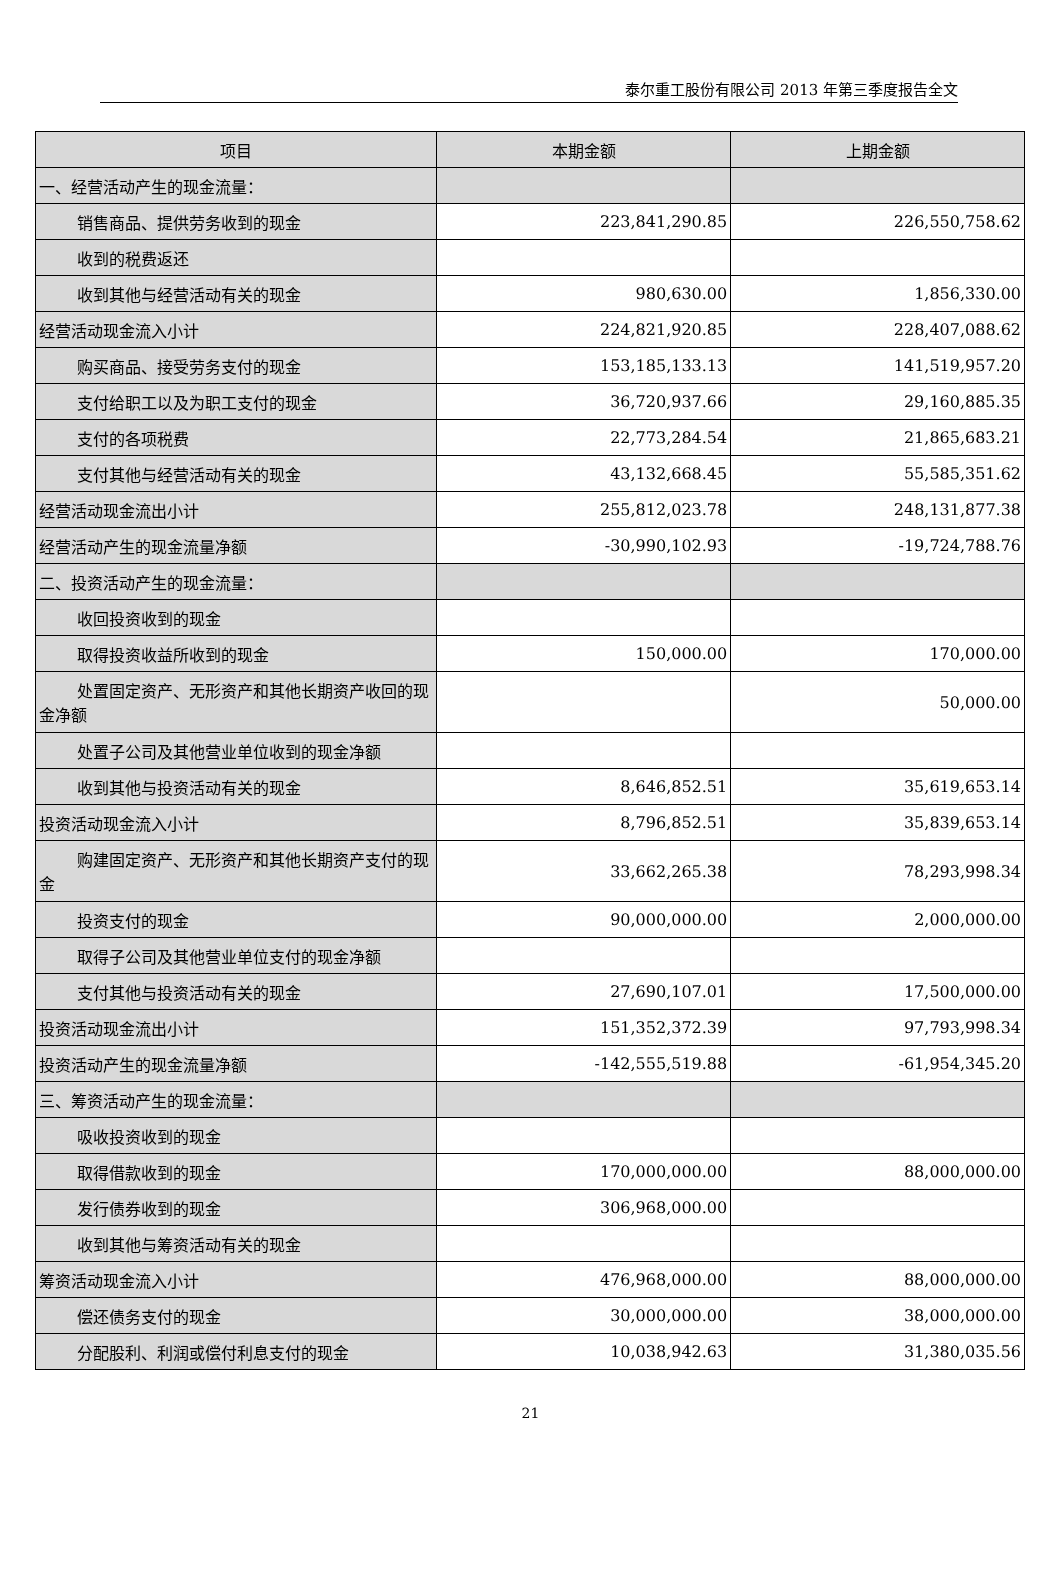泰尔重工股份有限公司 2013 年第三季度报告全文
| 项目 | 本期金额 | 上期金额 |
| --- | --- | --- |
| 一、经营活动产生的现金流量： | | |
| 销售商品、提供劳务收到的现金 | 223,841,290.85 | 226,550,758.62 |
| 收到的税费返还 | | |
| 收到其他与经营活动有关的现金 | 980,630.00 | 1,856,330.00 |
| 经营活动现金流入小计 | 224,821,920.85 | 228,407,088.62 |
| 购买商品、接受劳务支付的现金 | 153,185,133.13 | 141,519,957.20 |
| 支付给职工以及为职工支付的现金 | 36,720,937.66 | 29,160,885.35 |
| 支付的各项税费 | 22,773,284.54 | 21,865,683.21 |
| 支付其他与经营活动有关的现金 | 43,132,668.45 | 55,585,351.62 |
| 经营活动现金流出小计 | 255,812,023.78 | 248,131,877.38 |
| 经营活动产生的现金流量净额 | -30,990,102.93 | -19,724,788.76 |
| 二、投资活动产生的现金流量： | | |
| 收回投资收到的现金 | | |
| 取得投资收益所收到的现金 | 150,000.00 | 170,000.00 |
| 处置固定资产、无形资产和其他长期资产收回的现金净额 | | 50,000.00 |
| 处置子公司及其他营业单位收到的现金净额 | | |
| 收到其他与投资活动有关的现金 | 8,646,852.51 | 35,619,653.14 |
| 投资活动现金流入小计 | 8,796,852.51 | 35,839,653.14 |
| 购建固定资产、无形资产和其他长期资产支付的现金 | 33,662,265.38 | 78,293,998.34 |
| 投资支付的现金 | 90,000,000.00 | 2,000,000.00 |
| 取得子公司及其他营业单位支付的现金净额 | | |
| 支付其他与投资活动有关的现金 | 27,690,107.01 | 17,500,000.00 |
| 投资活动现金流出小计 | 151,352,372.39 | 97,793,998.34 |
| 投资活动产生的现金流量净额 | -142,555,519.88 | -61,954,345.20 |
| 三、筹资活动产生的现金流量： | | |
| 吸收投资收到的现金 | | |
| 取得借款收到的现金 | 170,000,000.00 | 88,000,000.00 |
| 发行债券收到的现金 | 306,968,000.00 | |
| 收到其他与筹资活动有关的现金 | | |
| 筹资活动现金流入小计 | 476,968,000.00 | 88,000,000.00 |
| 偿还债务支付的现金 | 30,000,000.00 | 38,000,000.00 |
| 分配股利、利润或偿付利息支付的现金 | 10,038,942.63 | 31,380,035.56 |
21